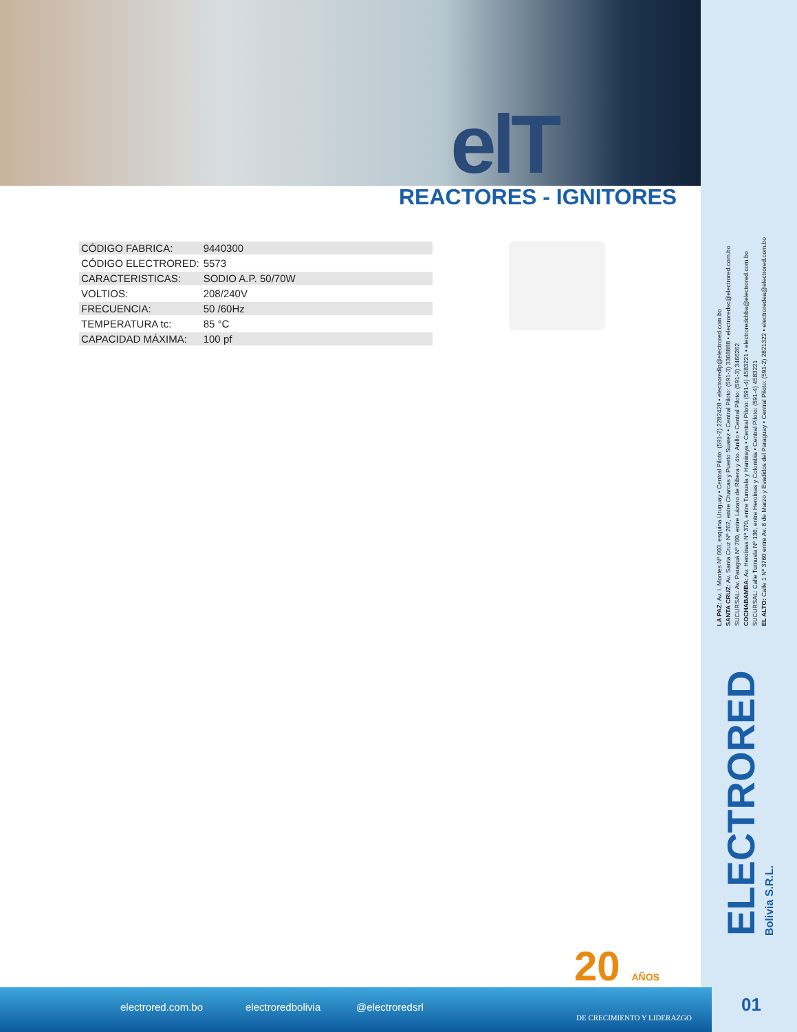elT
REACTORES - IGNITORES
| CÓDIGO FABRICA: | 9440300 |
| CÓDIGO ELECTRORED: | 5573 |
| CARACTERISTICAS: | SODIO A.P. 50/70W |
| VOLTIOS: | 208/240V |
| FRECUENCIA: | 50 /60Hz |
| TEMPERATURA tc: | 85 °C |
| CAPACIDAD MÁXIMA: | 100 pf |
LA PAZ: Av. I. Montes Nº 603, esquina Uruguay • Central Piloto: (591-2) 2282428 • electroredlp@electrored.com.bo
SANTA CRUZ: Av. Santa Cruz Nº 262, entre Charcas y Puerto Suarez • Central Piloto: (591-3) 3368888 • electroredsc@electrored.com.bo
SUCURSAL: Av. Paraguá Nº 760, entre Lázaro de Ribera y 4to. Anillo • Central Piloto: (591-3) 3466262
COCHABAMBA: Av. Heroínas Nº 370, entre Tumusla y Hamiraya • Central Piloto: (591-4) 4583221 • electroredcbba@electrored.com.bo
SUCURSAL: Calle Tumusla Nº 136, entre Heroínas y Colombia • Central Piloto: (591-4) 4583221
EL ALTO: Calle 1 Nº 3760 entre Av. 6 de Marzo y Evadidos del Paraguay • Central Piloto: (591-2) 2821322 • electroredea@electrored.com.bo
ELECTRORED
Bolivia S.R.L.
20 AÑOS
electrored.com.bo electroredbolivia @electroredsrl
DE CRECIMIENTO Y LIDERAZGO
01